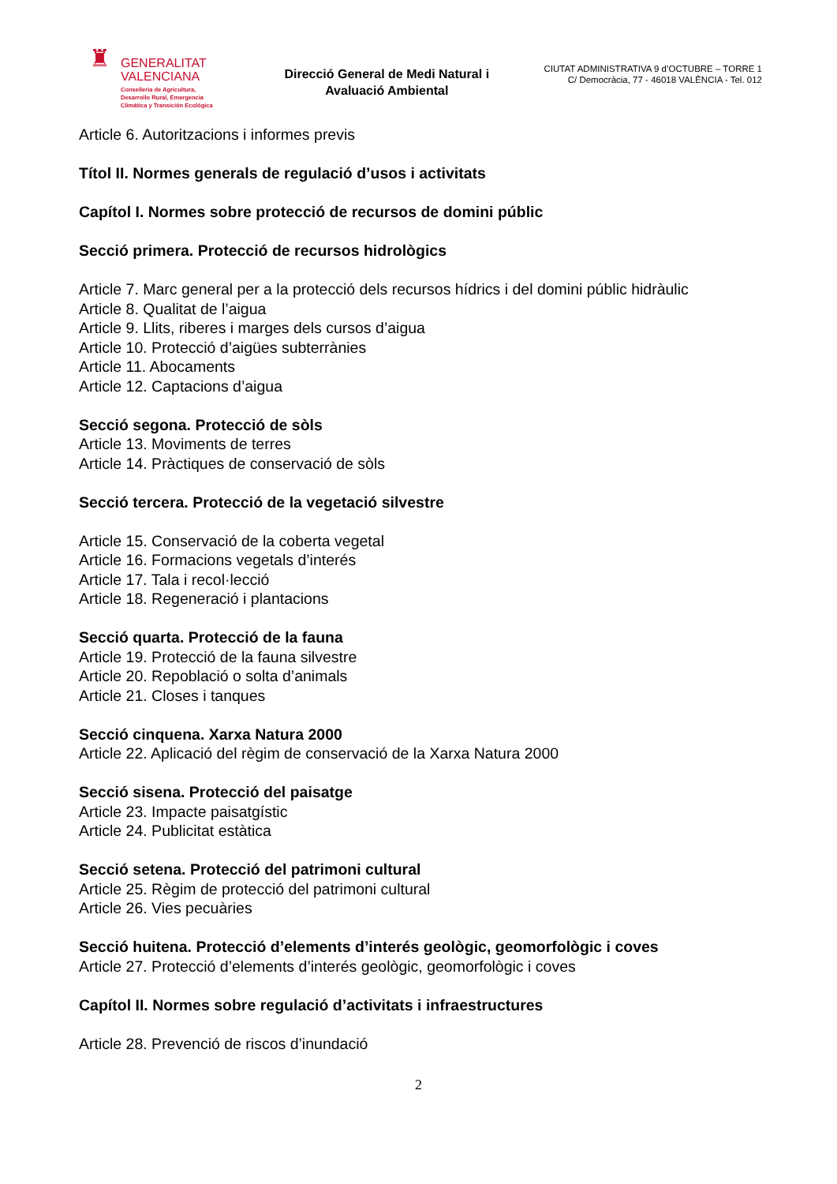♜
GENERALITAT
VALENCIANA
Conselleria de Agricultura,
Desarrollo Rural, Emergencia
Climática y Transición Ecológica
Direcció General de Medi Natural i
Avaluació Ambiental
CIUTAT ADMINISTRATIVA 9 d’OCTUBRE – TORRE 1
C/ Democràcia, 77 - 46018 VALÈNCIA - Tel. 012
Article 6. Autoritzacions i informes previs
Títol II. Normes generals de regulació d’usos i activitats
Capítol I. Normes sobre protecció de recursos de domini públic
Secció primera. Protecció de recursos hidrològics
Article 7. Marc general per a la protecció dels recursos hídrics i del domini públic hidràulic
Article 8. Qualitat de l’aigua
Article 9. Llits, riberes i marges dels cursos d’aigua
Article 10. Protecció d’aigües subterrànies
Article 11. Abocaments
Article 12. Captacions d’aigua
Secció segona. Protecció de sòls
Article 13. Moviments de terres
Article 14. Pràctiques de conservació de sòls
Secció tercera. Protecció de la vegetació silvestre
Article 15. Conservació de la coberta vegetal
Article 16. Formacions vegetals d’interés
Article 17. Tala i recol·lecció
Article 18. Regeneració i plantacions
Secció quarta. Protecció de la fauna
Article 19. Protecció de la fauna silvestre
Article 20. Repoblació o solta d’animals
Article 21. Closes i tanques
Secció cinquena. Xarxa Natura 2000
Article 22. Aplicació del règim de conservació de la Xarxa Natura 2000
Secció sisena. Protecció del paisatge
Article 23. Impacte paisatgístic
Article 24. Publicitat estàtica
Secció setena. Protecció del patrimoni cultural
Article 25. Règim de protecció del patrimoni cultural
Article 26. Vies pecuàries
Secció huitena. Protecció d’elements d’interés geològic, geomorfològic i coves
Article 27. Protecció d’elements d’interés geològic, geomorfològic i coves
Capítol II. Normes sobre regulació d’activitats i infraestructures
Article 28. Prevenció de riscos d’inundació
2